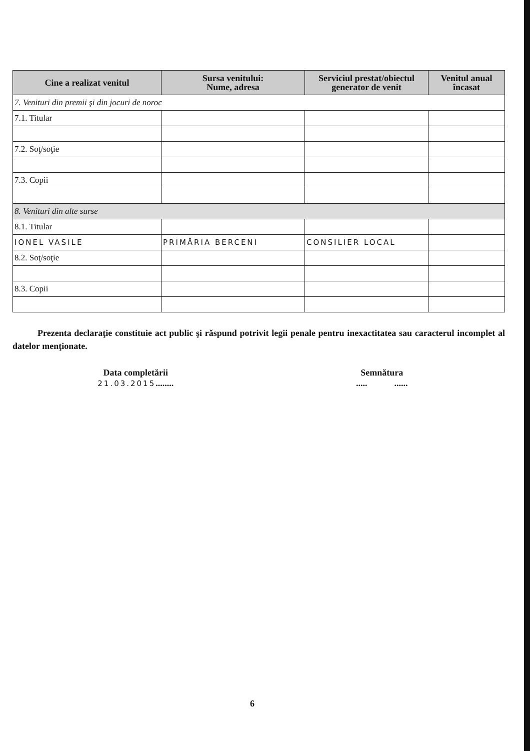| Cine a realizat venitul | Sursa venitului: Nume, adresa | Serviciul prestat/obiectul generator de venit | Venitul anual încasat |
| --- | --- | --- | --- |
| 7. Venituri din premii şi din jocuri de noroc | | | |
| 7.1. Titular | | | |
| 7.2. Soţ/soţie | | | |
| 7.3. Copii | | | |
| 8. Venituri din alte surse | | | |
| 8.1. Titular | | | |
| IONEL VASILE | PRIMĂRIA BERCENI | CONSILIER LOCAL | |
| 8.2. Soţ/soţie | | | |
| 8.3. Copii | | | |
Prezenta declaraţie constituie act public şi răspund potrivit legii penale pentru inexactitatea sau caracterul incomplet al datelor menţionate.
Data completării
21.03.2015........
Semnătura
..... ......
6